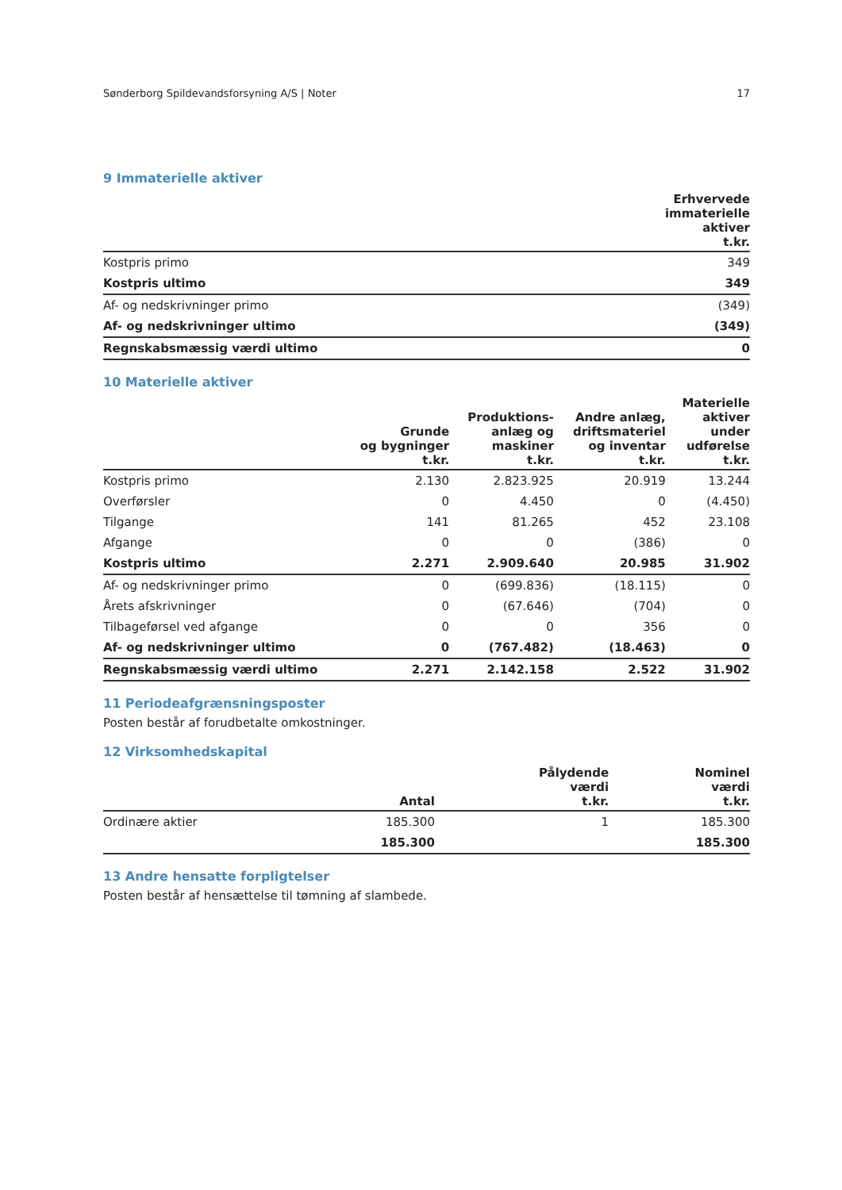Sønderborg Spildevandsforsyning A/S | Noter 17
9 Immaterielle aktiver
| | Erhvervede immaterielle aktiver t.kr. |
| --- | --- |
| Kostpris primo | 349 |
| Kostpris ultimo | 349 |
| Af- og nedskrivninger primo | (349) |
| Af- og nedskrivninger ultimo | (349) |
| Regnskabsmæssig værdi ultimo | 0 |
10 Materielle aktiver
| | Grunde og bygninger t.kr. | Produktions- anlæg og maskiner t.kr. | Andre anlæg, driftsmateriel og inventar t.kr. | Materielle aktiver under udførelse t.kr. |
| --- | --- | --- | --- | --- |
| Kostpris primo | 2.130 | 2.823.925 | 20.919 | 13.244 |
| Overførsler | 0 | 4.450 | 0 | (4.450) |
| Tilgange | 141 | 81.265 | 452 | 23.108 |
| Afgange | 0 | 0 | (386) | 0 |
| Kostpris ultimo | 2.271 | 2.909.640 | 20.985 | 31.902 |
| Af- og nedskrivninger primo | 0 | (699.836) | (18.115) | 0 |
| Årets afskrivninger | 0 | (67.646) | (704) | 0 |
| Tilbageførsel ved afgange | 0 | 0 | 356 | 0 |
| Af- og nedskrivninger ultimo | 0 | (767.482) | (18.463) | 0 |
| Regnskabsmæssig værdi ultimo | 2.271 | 2.142.158 | 2.522 | 31.902 |
11 Periodeafgrænsningsposter
Posten består af forudbetalte omkostninger.
12 Virksomhedskapital
| | Antal | Pålydende værdi t.kr. | Nominel værdi t.kr. |
| --- | --- | --- | --- |
| Ordinære aktier | 185.300 | 1 | 185.300 |
| | 185.300 | | 185.300 |
13 Andre hensatte forpligtelser
Posten består af hensættelse til tømning af slambede.